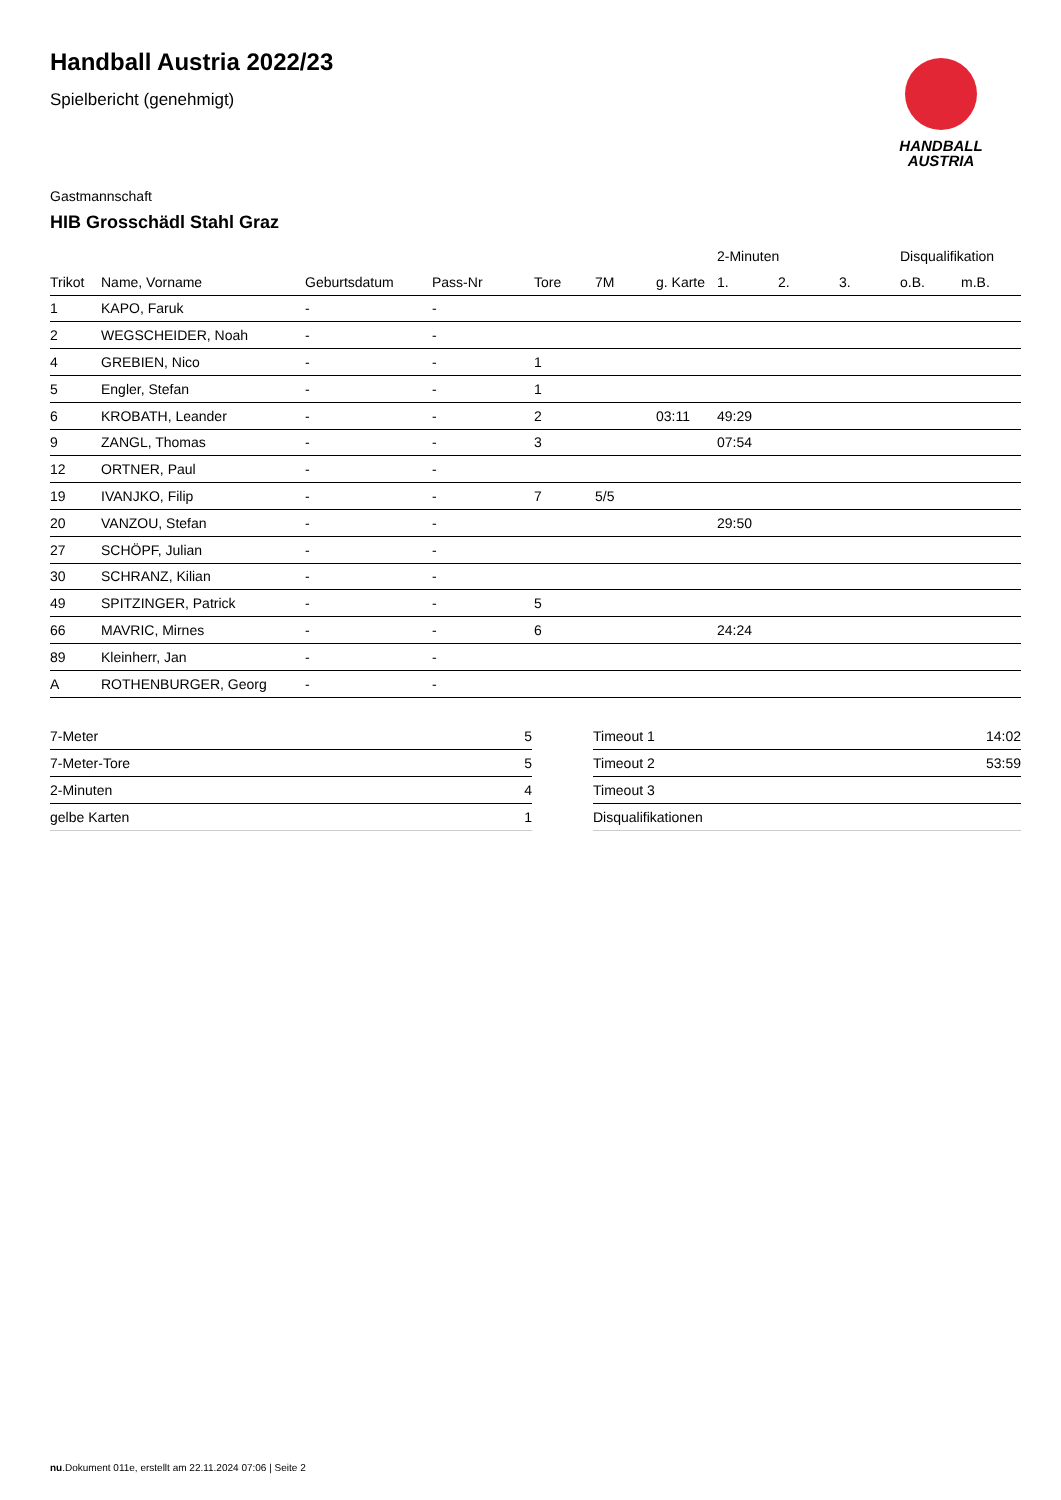HANDBALL
AUSTRIA
Handball Austria 2022/23
Spielbericht (genehmigt)
Gastmannschaft
HIB Grosschädl Stahl Graz
| | | | | | | | 2-Minuten | | | Disqualifikation | |
| --- | --- | --- | --- | --- | --- | --- | --- | --- | --- | --- | --- |
| Trikot | Name, Vorname | Geburtsdatum | Pass-Nr | Tore | 7M | g. Karte | 1. | 2. | 3. | o.B. | m.B. |
| 1 | KAPO, Faruk | - | - | | | | | | | | |
| 2 | WEGSCHEIDER, Noah | - | - | | | | | | | | |
| 4 | GREBIEN, Nico | - | - | 1 | | | | | | | |
| 5 | Engler, Stefan | - | - | 1 | | | | | | | |
| 6 | KROBATH, Leander | - | - | 2 | | 03:11 | 49:29 | | | | |
| 9 | ZANGL, Thomas | - | - | 3 | | | 07:54 | | | | |
| 12 | ORTNER, Paul | - | - | | | | | | | | |
| 19 | IVANJKO, Filip | - | - | 7 | 5/5 | | | | | | |
| 20 | VANZOU, Stefan | - | - | | | | 29:50 | | | | |
| 27 | SCHÖPF, Julian | - | - | | | | | | | | |
| 30 | SCHRANZ, Kilian | - | - | | | | | | | | |
| 49 | SPITZINGER, Patrick | - | - | 5 | | | | | | | |
| 66 | MAVRIC, Mirnes | - | - | 6 | | | 24:24 | | | | |
| 89 | Kleinherr, Jan | - | - | | | | | | | | |
| A | ROTHENBURGER, Georg | - | - | | | | | | | | |
| 7-Meter | 5 |
| 7-Meter-Tore | 5 |
| 2-Minuten | 4 |
| gelbe Karten | 1 |
| Timeout 1 | 14:02 |
| Timeout 2 | 53:59 |
| Timeout 3 | |
| Disqualifikationen | |
nu.Dokument 011e, erstellt am 22.11.2024 07:06 | Seite 2